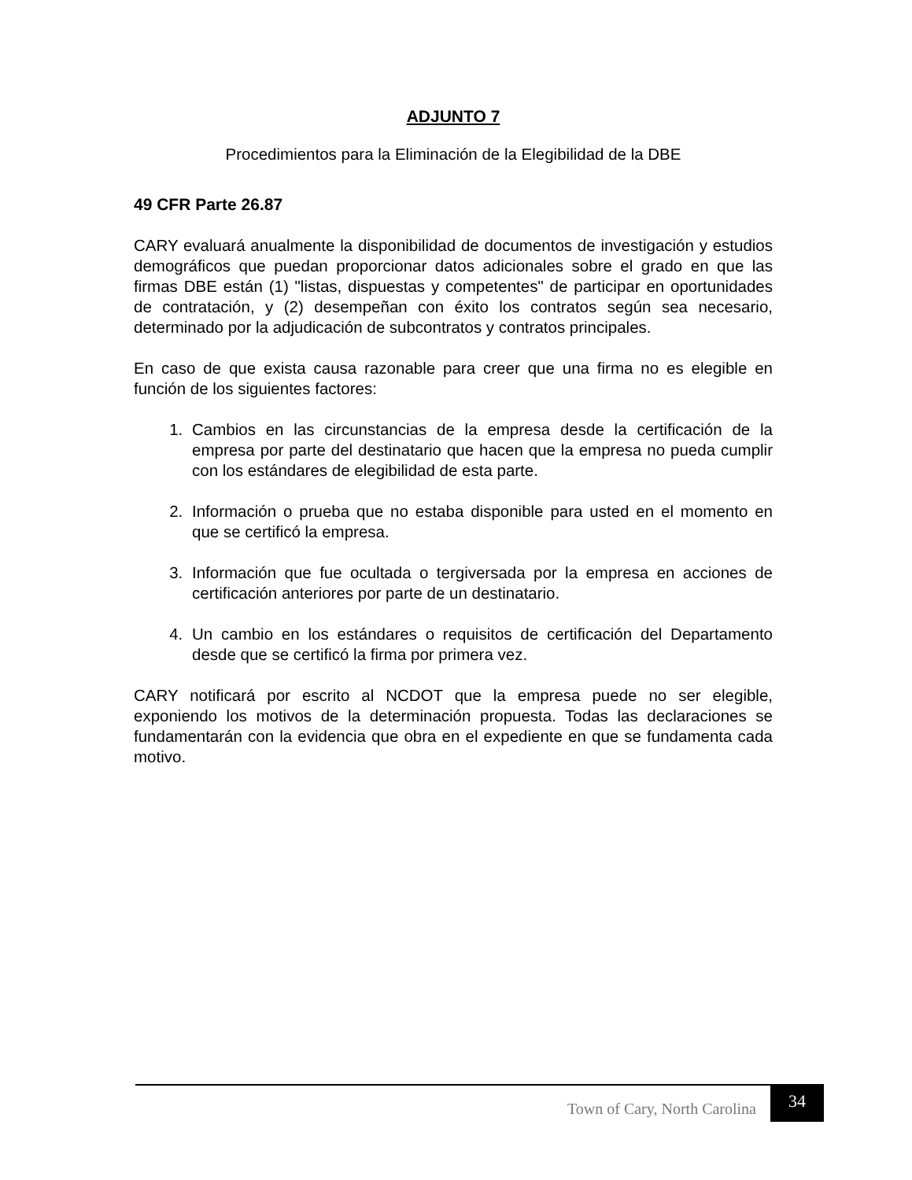ADJUNTO 7
Procedimientos para la Eliminación de la Elegibilidad de la DBE
49 CFR Parte 26.87
CARY evaluará anualmente la disponibilidad de documentos de investigación y estudios demográficos que puedan proporcionar datos adicionales sobre el grado en que las firmas DBE están (1) "listas, dispuestas y competentes" de participar en oportunidades de contratación, y (2) desempeñan con éxito los contratos según sea necesario, determinado por la adjudicación de subcontratos y contratos principales.
En caso de que exista causa razonable para creer que una firma no es elegible en función de los siguientes factores:
1. Cambios en las circunstancias de la empresa desde la certificación de la empresa por parte del destinatario que hacen que la empresa no pueda cumplir con los estándares de elegibilidad de esta parte.
2. Información o prueba que no estaba disponible para usted en el momento en que se certificó la empresa.
3. Información que fue ocultada o tergiversada por la empresa en acciones de certificación anteriores por parte de un destinatario.
4. Un cambio en los estándares o requisitos de certificación del Departamento desde que se certificó la firma por primera vez.
CARY notificará por escrito al NCDOT que la empresa puede no ser elegible, exponiendo los motivos de la determinación propuesta. Todas las declaraciones se fundamentarán con la evidencia que obra en el expediente en que se fundamenta cada motivo.
Town of Cary, North Carolina 34